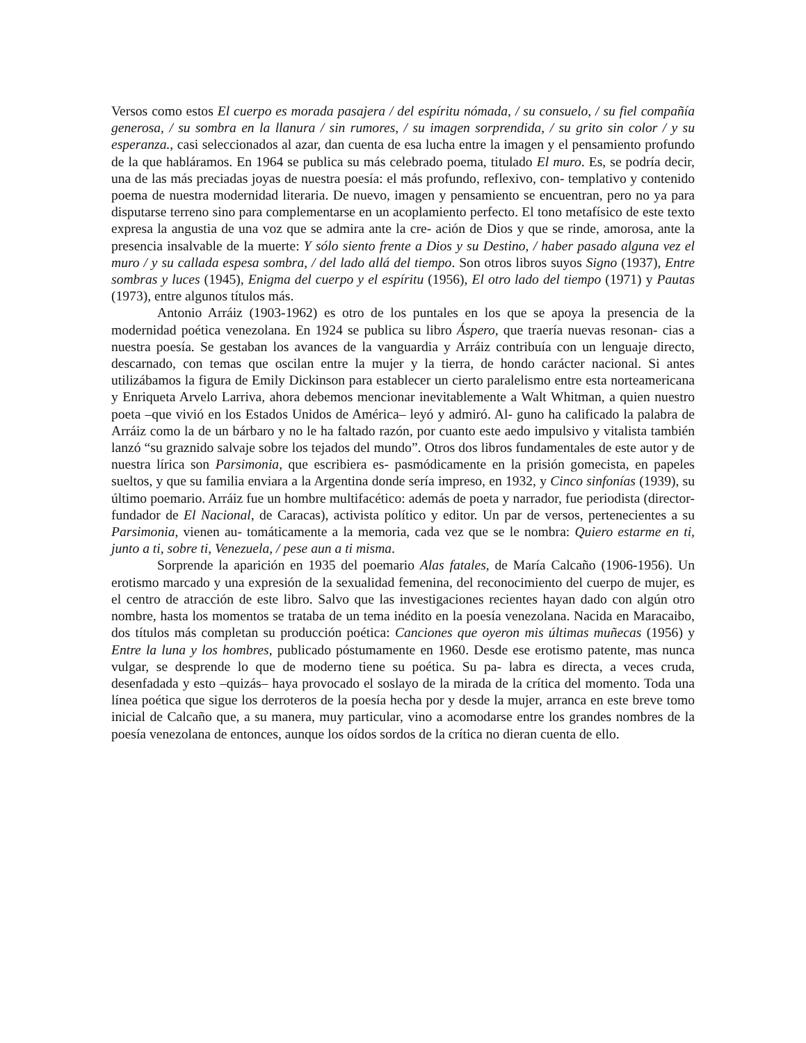Versos como estos El cuerpo es morada pasajera / del espíritu nómada, / su consuelo, / su fiel compañía generosa, / su sombra en la llanura / sin rumores, / su imagen sorprendida, / su grito sin color / y su esperanza., casi seleccionados al azar, dan cuenta de esa lucha entre la imagen y el pensamiento profundo de la que habláramos. En 1964 se publica su más celebrado poema, titulado El muro. Es, se podría decir, una de las más preciadas joyas de nuestra poesía: el más profundo, reflexivo, con- templativo y contenido poema de nuestra modernidad literaria. De nuevo, imagen y pensamiento se encuentran, pero no ya para disputarse terreno sino para complementarse en un acoplamiento perfecto. El tono metafísico de este texto expresa la angustia de una voz que se admira ante la cre- ación de Dios y que se rinde, amorosa, ante la presencia insalvable de la muerte: Y sólo siento frente a Dios y su Destino, / haber pasado alguna vez el muro / y su callada espesa sombra, / del lado allá del tiempo. Son otros libros suyos Signo (1937), Entre sombras y luces (1945), Enigma del cuerpo y el espíritu (1956), El otro lado del tiempo (1971) y Pautas (1973), entre algunos títulos más.
Antonio Arráiz (1903-1962) es otro de los puntales en los que se apoya la presencia de la modernidad poética venezolana. En 1924 se publica su libro Áspero, que traería nuevas resonan- cias a nuestra poesía. Se gestaban los avances de la vanguardia y Arráiz contribuía con un lenguaje directo, descarnado, con temas que oscilan entre la mujer y la tierra, de hondo carácter nacional. Si antes utilizábamos la figura de Emily Dickinson para establecer un cierto paralelismo entre esta norteamericana y Enriqueta Arvelo Larriva, ahora debemos mencionar inevitablemente a Walt Whitman, a quien nuestro poeta –que vivió en los Estados Unidos de América– leyó y admiró. Al- guno ha calificado la palabra de Arráiz como la de un bárbaro y no le ha faltado razón, por cuanto este aedo impulsivo y vitalista también lanzó “su graznido salvaje sobre los tejados del mundo”. Otros dos libros fundamentales de este autor y de nuestra lírica son Parsimonia, que escribiera es- pasmódicamente en la prisión gomecista, en papeles sueltos, y que su familia enviara a la Argentina donde sería impreso, en 1932, y Cinco sinfonías (1939), su último poemario. Arráiz fue un hombre multifacético: además de poeta y narrador, fue periodista (director-fundador de El Nacional, de Caracas), activista político y editor. Un par de versos, pertenecientes a su Parsimonia, vienen au- tomáticamente a la memoria, cada vez que se le nombra: Quiero estarme en ti, junto a ti, sobre ti, Venezuela, / pese aun a ti misma.
Sorprende la aparición en 1935 del poemario Alas fatales, de María Calcaño (1906-1956). Un erotismo marcado y una expresión de la sexualidad femenina, del reconocimiento del cuerpo de mujer, es el centro de atracción de este libro. Salvo que las investigaciones recientes hayan dado con algún otro nombre, hasta los momentos se trataba de un tema inédito en la poesía venezolana. Nacida en Maracaibo, dos títulos más completan su producción poética: Canciones que oyeron mis últimas muñecas (1956) y Entre la luna y los hombres, publicado póstumamente en 1960. Desde ese erotismo patente, mas nunca vulgar, se desprende lo que de moderno tiene su poética. Su pa- labra es directa, a veces cruda, desenfadada y esto –quizás– haya provocado el soslayo de la mirada de la crítica del momento. Toda una línea poética que sigue los derroteros de la poesía hecha por y desde la mujer, arranca en este breve tomo inicial de Calcaño que, a su manera, muy particular, vino a acomodarse entre los grandes nombres de la poesía venezolana de entonces, aunque los oídos sordos de la crítica no dieran cuenta de ello.